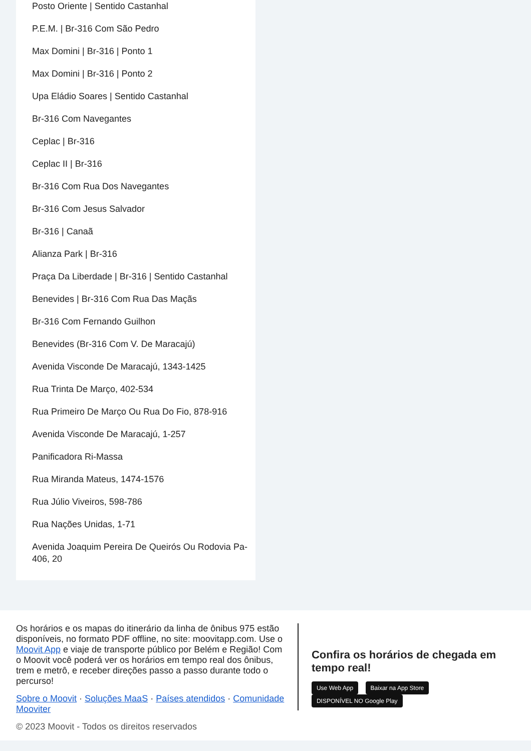Posto Oriente | Sentido Castanhal
P.E.M. | Br-316 Com São Pedro
Max Domini | Br-316 | Ponto 1
Max Domini | Br-316 | Ponto 2
Upa Eládio Soares | Sentido Castanhal
Br-316 Com Navegantes
Ceplac | Br-316
Ceplac II | Br-316
Br-316 Com Rua Dos Navegantes
Br-316 Com Jesus Salvador
Br-316 | Canaã
Alianza Park | Br-316
Praça Da Liberdade | Br-316 | Sentido Castanhal
Benevides | Br-316 Com Rua Das Maçãs
Br-316 Com Fernando Guilhon
Benevides (Br-316 Com V. De Maracajú)
Avenida Visconde De Maracajú, 1343-1425
Rua Trinta De Março, 402-534
Rua Primeiro De Março Ou Rua Do Fio, 878-916
Avenida Visconde De Maracajú, 1-257
Panificadora Ri-Massa
Rua Miranda Mateus, 1474-1576
Rua Júlio Viveiros, 598-786
Rua Nações Unidas, 1-71
Avenida Joaquim Pereira De Queirós Ou Rodovia Pa-406, 20
Os horários e os mapas do itinerário da linha de ônibus 975 estão disponíveis, no formato PDF offline, no site: moovitapp.com. Use o Moovit App e viaje de transporte público por Belém e Região! Com o Moovit você poderá ver os horários em tempo real dos ônibus, trem e metrô, e receber direções passo a passo durante todo o percurso!
Sobre o Moovit · Soluções MaaS · Países atendidos · Comunidade Mooviter
© 2023 Moovit - Todos os direitos reservados
Confira os horários de chegada em tempo real!
Use Web App Baixar na App Store DISPONÍVEL NO Google Play